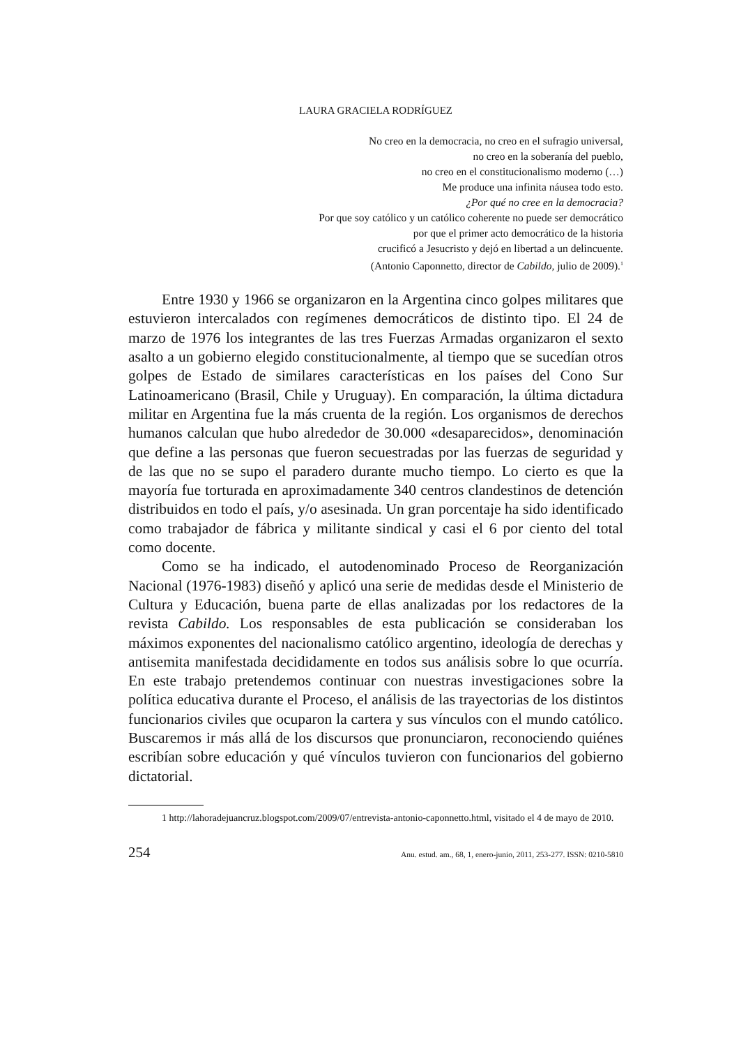LAURA GRACIELA RODRÍGUEZ
No creo en la democracia, no creo en el sufragio universal,
no creo en la soberanía del pueblo,
no creo en el constitucionalismo moderno (…)
Me produce una infinita náusea todo esto.
¿Por qué no cree en la democracia?
Por que soy católico y un católico coherente no puede ser democrático
por que el primer acto democrático de la historia
crucificó a Jesucristo y dejó en libertad a un delincuente.
(Antonio Caponnetto, director de Cabildo, julio de 2009).<sup>1</sup>
Entre 1930 y 1966 se organizaron en la Argentina cinco golpes militares que estuvieron intercalados con regímenes democráticos de distinto tipo. El 24 de marzo de 1976 los integrantes de las tres Fuerzas Armadas organizaron el sexto asalto a un gobierno elegido constitucionalmente, al tiempo que se sucedían otros golpes de Estado de similares características en los países del Cono Sur Latinoamericano (Brasil, Chile y Uruguay). En comparación, la última dictadura militar en Argentina fue la más cruenta de la región. Los organismos de derechos humanos calculan que hubo alrededor de 30.000 «desaparecidos», denominación que define a las personas que fueron secuestradas por las fuerzas de seguridad y de las que no se supo el paradero durante mucho tiempo. Lo cierto es que la mayoría fue torturada en aproximadamente 340 centros clandestinos de detención distribuidos en todo el país, y/o asesinada. Un gran porcentaje ha sido identificado como trabajador de fábrica y militante sindical y casi el 6 por ciento del total como docente.
Como se ha indicado, el autodenominado Proceso de Reorganización Nacional (1976-1983) diseñó y aplicó una serie de medidas desde el Ministerio de Cultura y Educación, buena parte de ellas analizadas por los redactores de la revista Cabildo. Los responsables de esta publicación se consideraban los máximos exponentes del nacionalismo católico argentino, ideología de derechas y antisemita manifestada decididamente en todos sus análisis sobre lo que ocurría. En este trabajo pretendemos continuar con nuestras investigaciones sobre la política educativa durante el Proceso, el análisis de las trayectorias de los distintos funcionarios civiles que ocuparon la cartera y sus vínculos con el mundo católico. Buscaremos ir más allá de los discursos que pronunciaron, reconociendo quiénes escribían sobre educación y qué vínculos tuvieron con funcionarios del gobierno dictatorial.
1 http://lahoradejuancruz.blogspot.com/2009/07/entrevista-antonio-caponnetto.html, visitado el 4 de mayo de 2010.
254 Anu. estud. am., 68, 1, enero-junio, 2011, 253-277. ISSN: 0210-5810